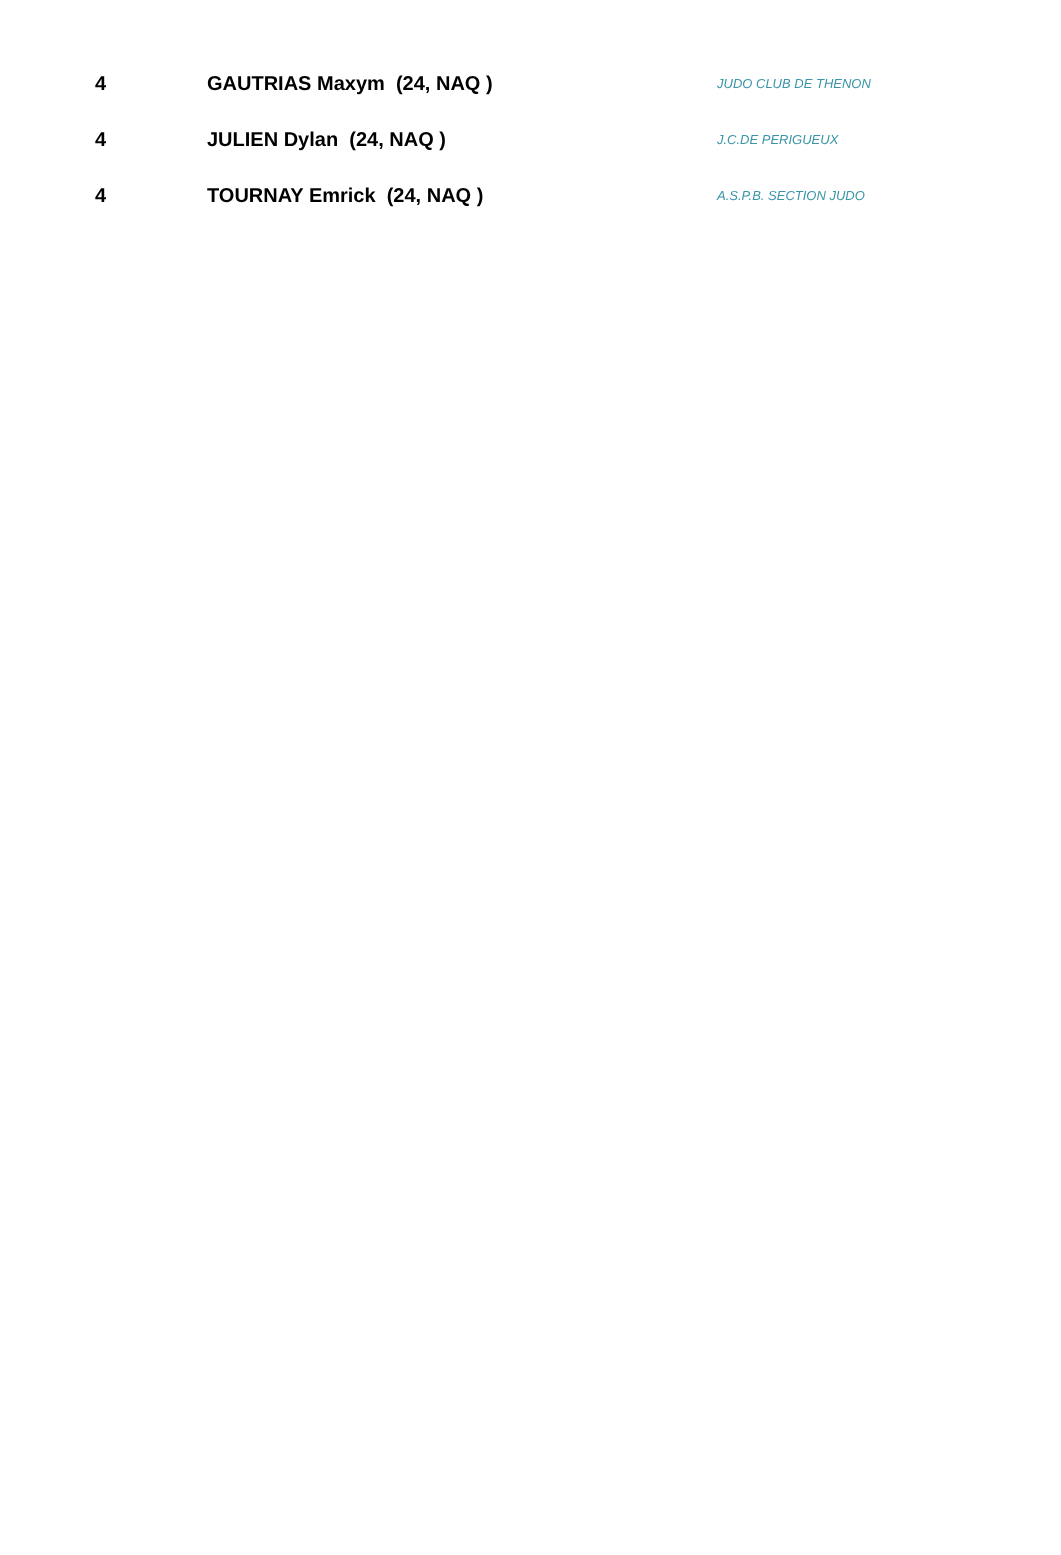| 4 | GAUTRIAS Maxym (24, NAQ ) | JUDO CLUB DE THENON |
| 4 | JULIEN Dylan (24, NAQ ) | J.C.DE PERIGUEUX |
| 4 | TOURNAY Emrick (24, NAQ ) | A.S.P.B. SECTION JUDO |